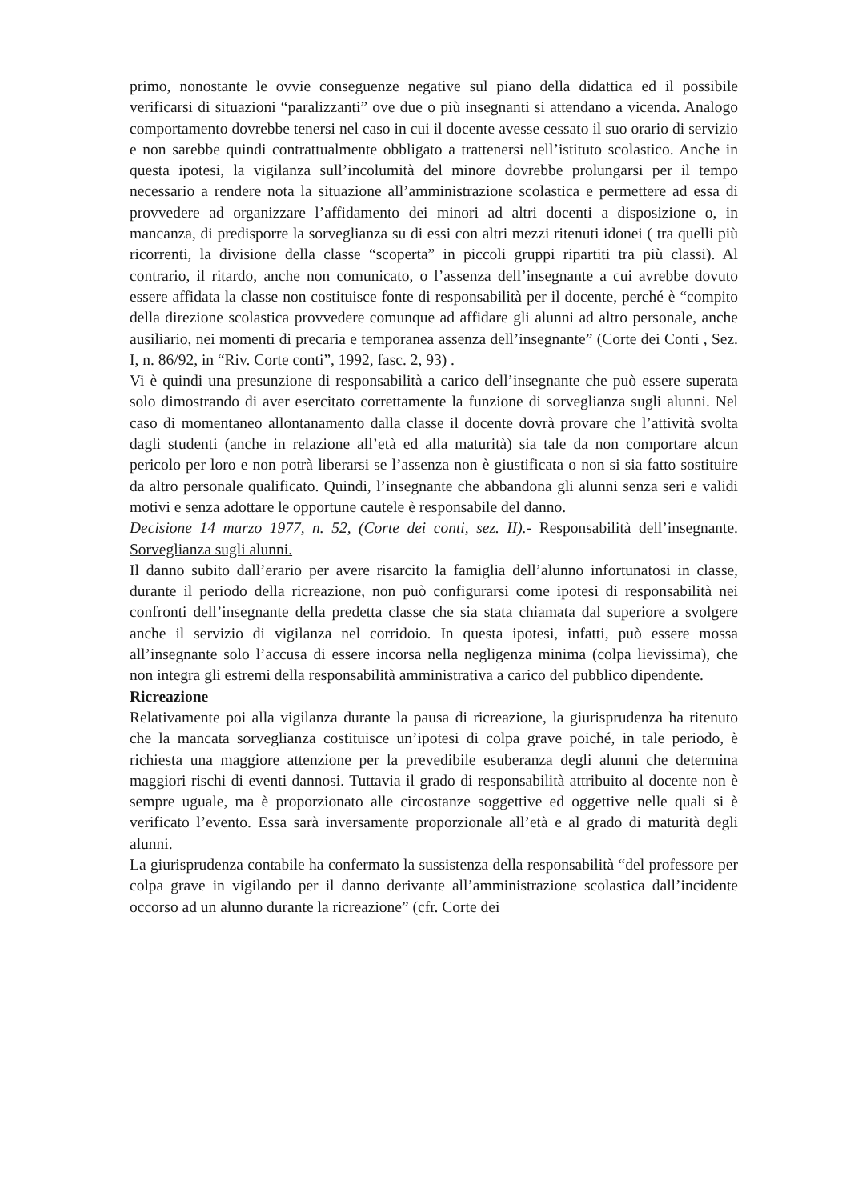primo, nonostante le ovvie conseguenze negative sul piano della didattica ed il possibile verificarsi di situazioni “paralizzanti” ove due o più insegnanti si attendano a vicenda. Analogo comportamento dovrebbe tenersi nel caso in cui il docente avesse cessato il suo orario di servizio e non sarebbe quindi contrattualmente obbligato a trattenersi nell’istituto scolastico. Anche in questa ipotesi, la vigilanza sull’incolumità del minore dovrebbe prolungarsi per il tempo necessario a rendere nota la situazione all’amministrazione scolastica e permettere ad essa di provvedere ad organizzare l’affidamento dei minori ad altri docenti a disposizione o, in mancanza, di predisporre la sorveglianza su di essi con altri mezzi ritenuti idonei ( tra quelli più ricorrenti, la divisione della classe “scoperta” in piccoli gruppi ripartiti tra più classi). Al contrario, il ritardo, anche non comunicato, o l’assenza dell’insegnante a cui avrebbe dovuto essere affidata la classe non costituisce fonte di responsabilità per il docente, perché è “compito della direzione scolastica provvedere comunque ad affidare gli alunni ad altro personale, anche ausiliario, nei momenti di precaria e temporanea assenza dell’insegnante” (Corte dei Conti , Sez. I, n. 86/92, in “Riv. Corte conti”, 1992, fasc. 2, 93) .
Vi è quindi una presunzione di responsabilità a carico dell’insegnante che può essere superata solo dimostrando di aver esercitato correttamente la funzione di sorveglianza sugli alunni. Nel caso di momentaneo allontanamento dalla classe il docente dovrà provare che l’attività svolta dagli studenti (anche in relazione all’età ed alla maturità) sia tale da non comportare alcun pericolo per loro e non potrà liberarsi se l’assenza non è giustificata o non si sia fatto sostituire da altro personale qualificato. Quindi, l’insegnante che abbandona gli alunni senza seri e validi motivi e senza adottare le opportune cautele è responsabile del danno.
Decisione 14 marzo 1977, n. 52, (Corte dei conti, sez. II).- Responsabilità dell’insegnante. Sorveglianza sugli alunni.
Il danno subito dall’erario per avere risarcito la famiglia dell’alunno infortunatosi in classe, durante il periodo della ricreazione, non può configurarsi come ipotesi di responsabilità nei confronti dell’insegnante della predetta classe che sia stata chiamata dal superiore a svolgere anche il servizio di vigilanza nel corridoio. In questa ipotesi, infatti, può essere mossa all’insegnante solo l’accusa di essere incorsa nella negligenza minima (colpa lievissima), che non integra gli estremi della responsabilità amministrativa a carico del pubblico dipendente.
Ricreazione
Relativamente poi alla vigilanza durante la pausa di ricreazione, la giurisprudenza ha ritenuto che la mancata sorveglianza costituisce un’ipotesi di colpa grave poiché, in tale periodo, è richiesta una maggiore attenzione per la prevedibile esuberanza degli alunni che determina maggiori rischi di eventi dannosi. Tuttavia il grado di responsabilità attribuito al docente non è sempre uguale, ma è proporzionato alle circostanze soggettive ed oggettive nelle quali si è verificato l’evento. Essa sarà inversamente proporzionale all’età e al grado di maturità degli alunni.
La giurisprudenza contabile ha confermato la sussistenza della responsabilità “del professore per colpa grave in vigilando per il danno derivante all’amministrazione scolastica dall’incidente occorso ad un alunno durante la ricreazione” (cfr. Corte dei